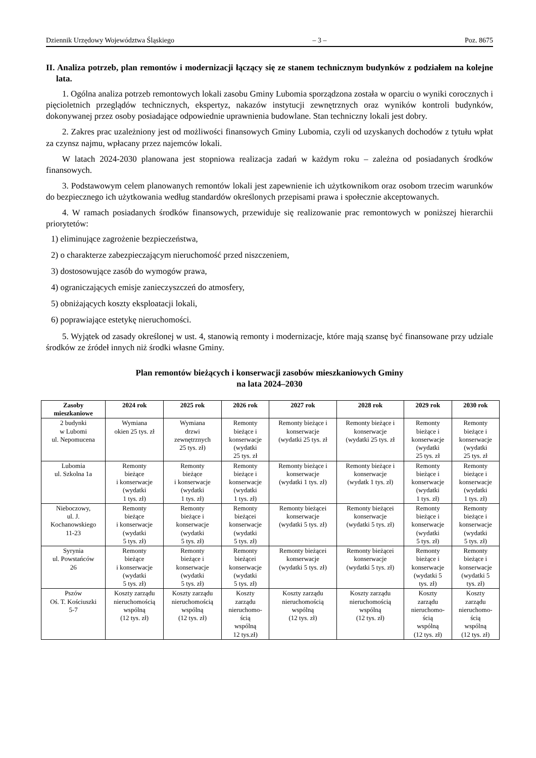Dziennik Urzędowy Województwa Śląskiego – 3 – Poz. 8675
II. Analiza potrzeb, plan remontów i modernizacji łączący się ze stanem technicznym budynków z podziałem na kolejne lata.
1. Ogólna analiza potrzeb remontowych lokali zasobu Gminy Lubomia sporządzona została w oparciu o wyniki corocznych i pięcioletnich przeglądów technicznych, ekspertyz, nakazów instytucji zewnętrznych oraz wyników kontroli budynków, dokonywanej przez osoby posiadające odpowiednie uprawnienia budowlane. Stan techniczny lokali jest dobry.
2. Zakres prac uzależniony jest od możliwości finansowych Gminy Lubomia, czyli od uzyskanych dochodów z tytułu wpłat za czynsz najmu, wpłacany przez najemców lokali.
W latach 2024-2030 planowana jest stopniowa realizacja zadań w każdym roku – zależna od posiadanych środków finansowych.
3. Podstawowym celem planowanych remontów lokali jest zapewnienie ich użytkownikom oraz osobom trzecim warunków do bezpiecznego ich użytkowania według standardów określonych przepisami prawa i społecznie akceptowanych.
4. W ramach posiadanych środków finansowych, przewiduje się realizowanie prac remontowych w poniższej hierarchii priorytetów:
1) eliminujące zagrożenie bezpieczeństwa,
2) o charakterze zabezpieczającym nieruchomość przed niszczeniem,
3) dostosowujące zasób do wymogów prawa,
4) ograniczających emisje zanieczyszczeń do atmosfery,
5) obniżających koszty eksploatacji lokali,
6) poprawiające estetykę nieruchomości.
5. Wyjątek od zasady określonej w ust. 4, stanowią remonty i modernizacje, które mają szansę być finansowane przy udziale środków ze źródeł innych niż środki własne Gminy.
Plan remontów bieżących i konserwacji zasobów mieszkaniowych Gminy
na lata 2024–2030
| Zasoby mieszkaniowe | 2024 rok | 2025 rok | 2026 rok | 2027 rok | 2028 rok | 2029 rok | 2030 rok |
| --- | --- | --- | --- | --- | --- | --- | --- |
| 2 budynki w Lubomi ul. Nepomucena | Wymiana okien 25 tys. zł | Wymiana drzwi zewnętrznych 25 tys. zł) | Remonty bieżące i konserwacje (wydatki 25 tys. zł | Remonty bieżące i konserwacje (wydatki 25 tys. zł | Remonty bieżące i konserwacje (wydatki 25 tys. zł | Remonty bieżące i konserwacje (wydatki 25 tys. zł | Remonty bieżące i konserwacje (wydatki 25 tys. zł |
| Lubomia ul. Szkolna 1a | Remonty bieżące i konserwacje (wydatki 1 tys. zł) | Remonty bieżące i konserwacje (wydatki 1 tys. zł) | Remonty bieżące i konserwacje (wydatki 1 tys. zł) | Remonty bieżące i konserwacje (wydatki 1 tys. zł) | Remonty bieżące i konserwacje (wydatk 1 tys. zł) | Remonty bieżące i konserwacje (wydatki 1 tys. zł) | Remonty bieżące i konserwacje (wydatki 1 tys. zł) |
| Nieboczowy, ul. J. Kochanowskiego 11-23 | Remonty bieżące i konserwacje (wydatki 5 tys. zł) | Remonty bieżące i konserwacje (wydatki 5 tys. zł) | Remonty bieżącei konserwacje (wydatki 5 tys. zł) | Remonty bieżącei konserwacje (wydatki 5 tys. zł) | Remonty bieżącei konserwacje (wydatki 5 tys. zł) | Remonty bieżące i konserwacje (wydatki 5 tys. zł) | Remonty bieżące i konserwacje (wydatki 5 tys. zł) |
| Syrynia ul. Powstańców 26 | Remonty bieżące i konserwacje (wydatki 5 tys. zł) | Remonty bieżące i konserwacje (wydatki 5 tys. zł) | Remonty bieżącei konserwacje (wydatki 5 tys. zł) | Remonty bieżącei konserwacje (wydatki 5 tys. zł) | Remonty bieżącei konserwacje (wydatki 5 tys. zł) | Remonty bieżące i konserwacje (wydatki 5 tys. zł) | Remonty bieżące i konserwacje (wydatki 5 tys. zł) |
| Pszów Oś. T. Kościuszki 5-7 | Koszty zarządu nieruchomością wspólną (12 tys. zł) | Koszty zarządu nieruchomością wspólną (12 tys. zł) | Koszty zarządu nieruchomo- ścią wspólną 12 tys.zł) | Koszty zarządu nieruchomością wspólną (12 tys. zł) | Koszty zarządu nieruchomością wspólną (12 tys. zł) | Koszty zarządu nieruchomo- ścią wspólną (12 tys. zł) | Koszty zarządu nieruchomo- ścią wspólną (12 tys. zł) |